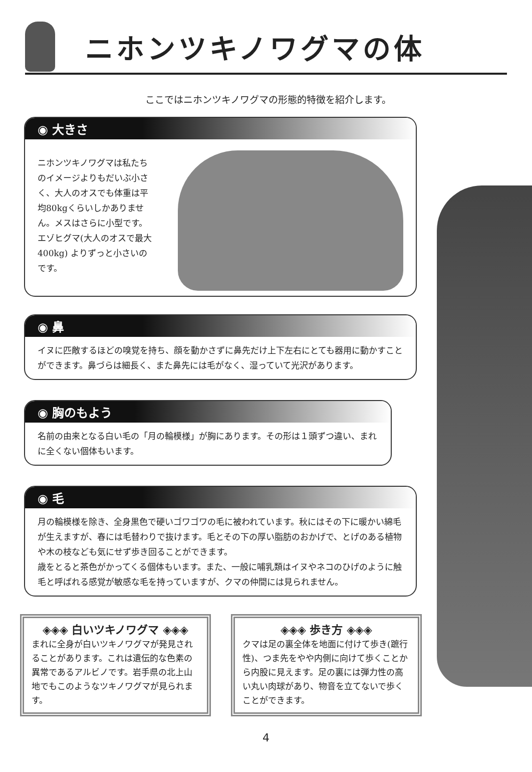ニホンツキノワグマの体
ここではニホンツキノワグマの形態的特徴を紹介します。
◉ 大きさ
ニホンツキノワグマは私たちのイメージよりもだいぶ小さく、大人のオスでも体重は平均80kgくらいしかありません。メスはさらに小型です。エゾヒグマ(大人のオスで最大400kg) よりずっと小さいのです。
◉ 鼻
イヌに匹敵するほどの嗅覚を持ち、顔を動かさずに鼻先だけ上下左右にとても器用に動かすことができます。鼻づらは細長く、また鼻先には毛がなく、湿っていて光沢があります。
◉ 胸のもよう
名前の由来となる白い毛の「月の輪模様」が胸にあります。その形は１頭ずつ違い、まれに全くない個体もいます。
◉ 毛
月の輪模様を除き、全身黒色で硬いゴワゴワの毛に被われています。秋にはその下に暖かい綿毛が生えますが、春には毛替わりで抜けます。毛とその下の厚い脂肪のおかげで、とげのある植物や木の枝なども気にせず歩き回ることができます。
歳をとると茶色がかってくる個体もいます。また、一般に哺乳類はイヌやネコのひげのように触毛と呼ばれる感覚が敏感な毛を持っていますが、クマの仲間には見られません。
◈◈◈ 白いツキノワグマ ◈◈◈
まれに全身が白いツキノワグマが発見されることがあります。これは遺伝的な色素の異常であるアルビノです。岩手県の北上山地でもこのようなツキノワグマが見られます。
◈◈◈ 歩き方 ◈◈◈
クマは足の裏全体を地面に付けて歩き(蹠行性)、つま先をやや内側に向けて歩くことから内股に見えます。足の裏には弾力性の高い丸い肉球があり、物音を立てないで歩くことができます。
4